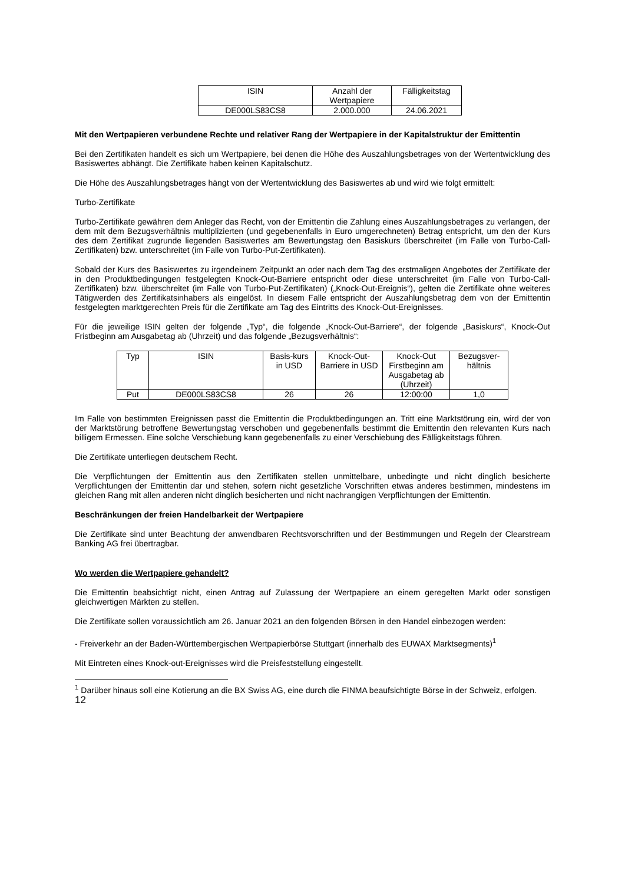| ISIN | Anzahl der Wertpapiere | Fälligkeitstag |
| --- | --- | --- |
| DE000LS83CS8 | 2.000.000 | 24.06.2021 |
Mit den Wertpapieren verbundene Rechte und relativer Rang der Wertpapiere in der Kapitalstruktur der Emittentin
Bei den Zertifikaten handelt es sich um Wertpapiere, bei denen die Höhe des Auszahlungsbetrages von der Wertentwicklung des Basiswertes abhängt. Die Zertifikate haben keinen Kapitalschutz.
Die Höhe des Auszahlungsbetrages hängt von der Wertentwicklung des Basiswertes ab und wird wie folgt ermittelt:
Turbo-Zertifikate
Turbo-Zertifikate gewähren dem Anleger das Recht, von der Emittentin die Zahlung eines Auszahlungsbetrages zu verlangen, der dem mit dem Bezugsverhältnis multiplizierten (und gegebenenfalls in Euro umgerechneten) Betrag entspricht, um den der Kurs des dem Zertifikat zugrunde liegenden Basiswertes am Bewertungstag den Basiskurs überschreitet (im Falle von Turbo-Call-Zertifikaten) bzw. unterschreitet (im Falle von Turbo-Put-Zertifikaten).
Sobald der Kurs des Basiswertes zu irgendeinem Zeitpunkt an oder nach dem Tag des erstmaligen Angebotes der Zertifikate der in den Produktbedingungen festgelegten Knock-Out-Barriere entspricht oder diese unterschreitet (im Falle von Turbo-Call-Zertifikaten) bzw. überschreitet (im Falle von Turbo-Put-Zertifikaten) („Knock-Out-Ereignis“), gelten die Zertifikate ohne weiteres Tätigwerden des Zertifikatsinhabers als eingelöst. In diesem Falle entspricht der Auszahlungsbetrag dem von der Emittentin festgelegten marktgerechten Preis für die Zertifikate am Tag des Eintritts des Knock-Out-Ereignisses.
Für die jeweilige ISIN gelten der folgende „Typ“, die folgende „Knock-Out-Barriere“, der folgende „Basiskurs“, Knock-Out Fristbeginn am Ausgabetag ab (Uhrzeit) und das folgende „Bezugsverhältnis“:
| Typ | ISIN | Basis-kurs in USD | Knock-Out-Barriere in USD | Knock-Out Firstbeginn am Ausgabetag ab (Uhrzeit) | Bezugsver-hältnis |
| --- | --- | --- | --- | --- | --- |
| Put | DE000LS83CS8 | 26 | 26 | 12:00:00 | 1,0 |
Im Falle von bestimmten Ereignissen passt die Emittentin die Produktbedingungen an. Tritt eine Marktstörung ein, wird der von der Marktstörung betroffene Bewertungstag verschoben und gegebenenfalls bestimmt die Emittentin den relevanten Kurs nach billigem Ermessen. Eine solche Verschiebung kann gegebenenfalls zu einer Verschiebung des Fälligkeitstags führen.
Die Zertifikate unterliegen deutschem Recht.
Die Verpflichtungen der Emittentin aus den Zertifikaten stellen unmittelbare, unbedingte und nicht dinglich besicherte Verpflichtungen der Emittentin dar und stehen, sofern nicht gesetzliche Vorschriften etwas anderes bestimmen, mindestens im gleichen Rang mit allen anderen nicht dinglich besicherten und nicht nachrangigen Verpflichtungen der Emittentin.
Beschränkungen der freien Handelbarkeit der Wertpapiere
Die Zertifikate sind unter Beachtung der anwendbaren Rechtsvorschriften und der Bestimmungen und Regeln der Clearstream Banking AG frei übertragbar.
Wo werden die Wertpapiere gehandelt?
Die Emittentin beabsichtigt nicht, einen Antrag auf Zulassung der Wertpapiere an einem geregelten Markt oder sonstigen gleichwertigen Märkten zu stellen.
Die Zertifikate sollen voraussichtlich am 26. Januar 2021 an den folgenden Börsen in den Handel einbezogen werden:
- Freiverkehr an der Baden-Württembergischen Wertpapierbörse Stuttgart (innerhalb des EUWAX Marktsegments)<sup>1</sup>
Mit Eintreten eines Knock-out-Ereignisses wird die Preisfeststellung eingestellt.
<sup>1</sup> Darüber hinaus soll eine Kotierung an die BX Swiss AG, eine durch die FINMA beaufsichtigte Börse in der Schweiz, erfolgen.
12